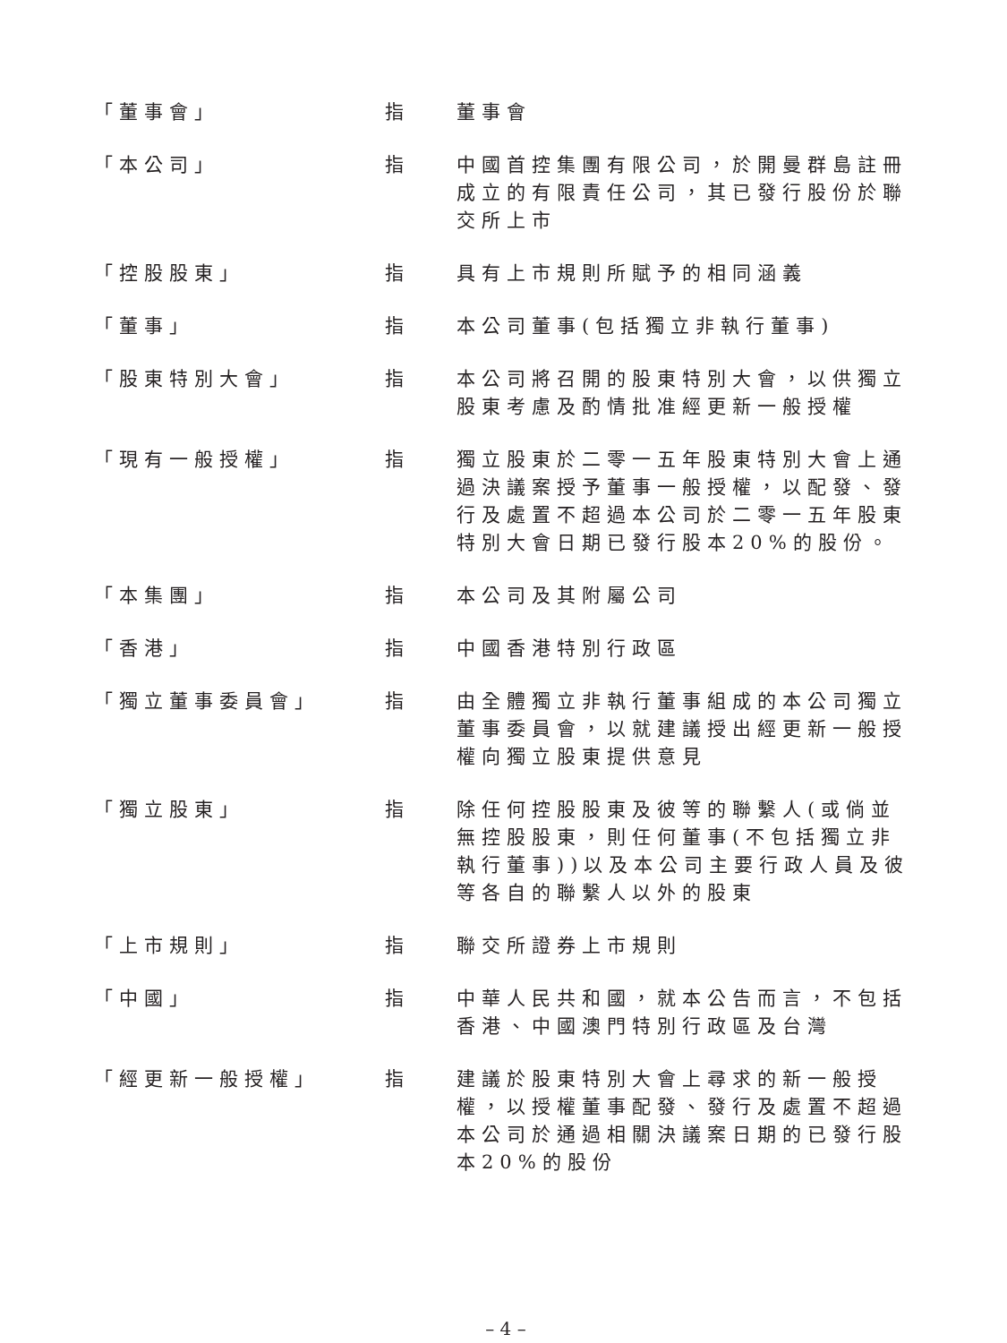| 「董事會」 | 指 | 董事會 |
| 「本公司」 | 指 | 中國首控集團有限公司，於開曼群島註冊成立的有限責任公司，其已發行股份於聯交所上市 |
| 「控股股東」 | 指 | 具有上市規則所賦予的相同涵義 |
| 「董事」 | 指 | 本公司董事(包括獨立非執行董事) |
| 「股東特別大會」 | 指 | 本公司將召開的股東特別大會，以供獨立股東考慮及酌情批准經更新一般授權 |
| 「現有一般授權」 | 指 | 獨立股東於二零一五年股東特別大會上通過決議案授予董事一般授權，以配發、發行及處置不超過本公司於二零一五年股東特別大會日期已發行股本20%的股份。 |
| 「本集團」 | 指 | 本公司及其附屬公司 |
| 「香港」 | 指 | 中國香港特別行政區 |
| 「獨立董事委員會」 | 指 | 由全體獨立非執行董事組成的本公司獨立董事委員會，以就建議授出經更新一般授權向獨立股東提供意見 |
| 「獨立股東」 | 指 | 除任何控股股東及彼等的聯繫人(或倘並無控股股東，則任何董事(不包括獨立非執行董事))以及本公司主要行政人員及彼等各自的聯繫人以外的股東 |
| 「上市規則」 | 指 | 聯交所證券上市規則 |
| 「中國」 | 指 | 中華人民共和國，就本公告而言，不包括香港、中國澳門特別行政區及台灣 |
| 「經更新一般授權」 | 指 | 建議於股東特別大會上尋求的新一般授權，以授權董事配發、發行及處置不超過本公司於通過相關決議案日期的已發行股本20%的股份 |
– 4 –